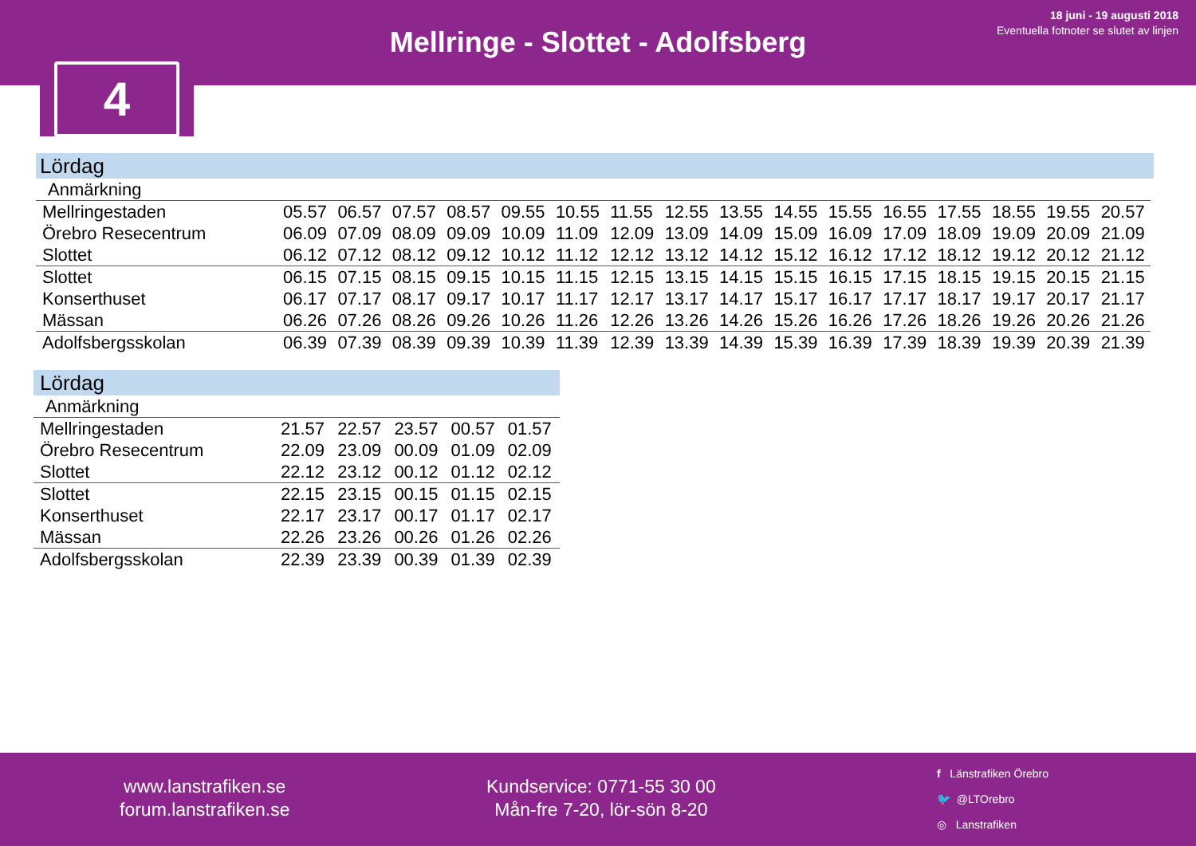Mellringe - Slottet - Adolfsberg
18 juni - 19 augusti 2018
Eventuella fotnoter se slutet av linjen
4
Lördag
| Anmärkning | | | | | | | | | | | | | | | | |
| Mellringestaden | 05.57 | 06.57 | 07.57 | 08.57 | 09.55 | 10.55 | 11.55 | 12.55 | 13.55 | 14.55 | 15.55 | 16.55 | 17.55 | 18.55 | 19.55 | 20.57 |
| Örebro Resecentrum | 06.09 | 07.09 | 08.09 | 09.09 | 10.09 | 11.09 | 12.09 | 13.09 | 14.09 | 15.09 | 16.09 | 17.09 | 18.09 | 19.09 | 20.09 | 21.09 |
| Slottet | 06.12 | 07.12 | 08.12 | 09.12 | 10.12 | 11.12 | 12.12 | 13.12 | 14.12 | 15.12 | 16.12 | 17.12 | 18.12 | 19.12 | 20.12 | 21.12 |
| Slottet | 06.15 | 07.15 | 08.15 | 09.15 | 10.15 | 11.15 | 12.15 | 13.15 | 14.15 | 15.15 | 16.15 | 17.15 | 18.15 | 19.15 | 20.15 | 21.15 |
| Konserthuset | 06.17 | 07.17 | 08.17 | 09.17 | 10.17 | 11.17 | 12.17 | 13.17 | 14.17 | 15.17 | 16.17 | 17.17 | 18.17 | 19.17 | 20.17 | 21.17 |
| Mässan | 06.26 | 07.26 | 08.26 | 09.26 | 10.26 | 11.26 | 12.26 | 13.26 | 14.26 | 15.26 | 16.26 | 17.26 | 18.26 | 19.26 | 20.26 | 21.26 |
| Adolfsbergsskolan | 06.39 | 07.39 | 08.39 | 09.39 | 10.39 | 11.39 | 12.39 | 13.39 | 14.39 | 15.39 | 16.39 | 17.39 | 18.39 | 19.39 | 20.39 | 21.39 |
Lördag
| Anmärkning | | | | | |
| Mellringestaden | 21.57 | 22.57 | 23.57 | 00.57 | 01.57 |
| Örebro Resecentrum | 22.09 | 23.09 | 00.09 | 01.09 | 02.09 |
| Slottet | 22.12 | 23.12 | 00.12 | 01.12 | 02.12 |
| Slottet | 22.15 | 23.15 | 00.15 | 01.15 | 02.15 |
| Konserthuset | 22.17 | 23.17 | 00.17 | 01.17 | 02.17 |
| Mässan | 22.26 | 23.26 | 00.26 | 01.26 | 02.26 |
| Adolfsbergsskolan | 22.39 | 23.39 | 00.39 | 01.39 | 02.39 |
www.lanstrafiken.se
forum.lanstrafiken.se
Kundservice: 0771-55 30 00
Mån-fre 7-20, lör-sön 8-20
f Länstrafiken Örebro
🐦 @LTOrebro
◎ Lanstrafiken